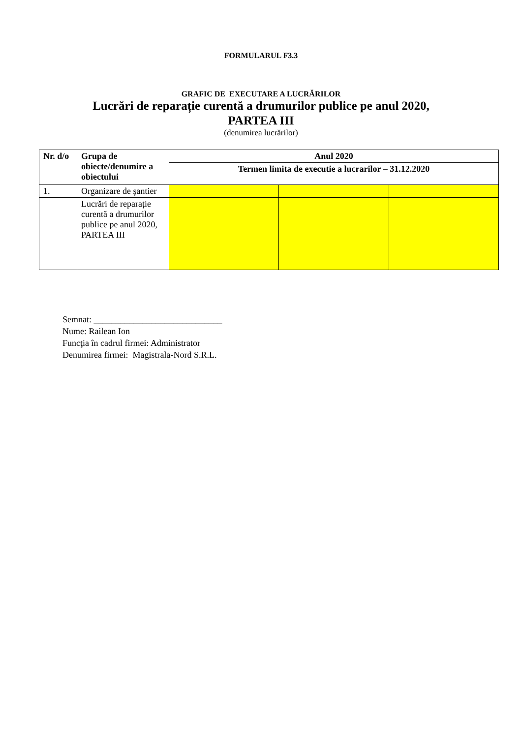FORMULARUL F3.3
GRAFIC DE EXECUTARE A LUCRĂRILOR
Lucrări de reparație curentă a drumurilor publice pe anul 2020,
PARTEA III
(denumirea lucrărilor)
| Nr. d/o | Grupa de obiecte/denumire a obiectului | Anul 2020 | | |
| --- | --- | --- | --- | --- |
| | | Termen limita de executie a lucrarilor – 31.12.2020 | | |
| 1. | Organizare de şantier | | | |
| | Lucrări de reparație curentă a drumurilor publice pe anul 2020, PARTEA III | | | |
Semnat: _____________________________
Nume: Railean Ion
Funcţia în cadrul firmei: Administrator
Denumirea firmei: Magistrala-Nord S.R.L.